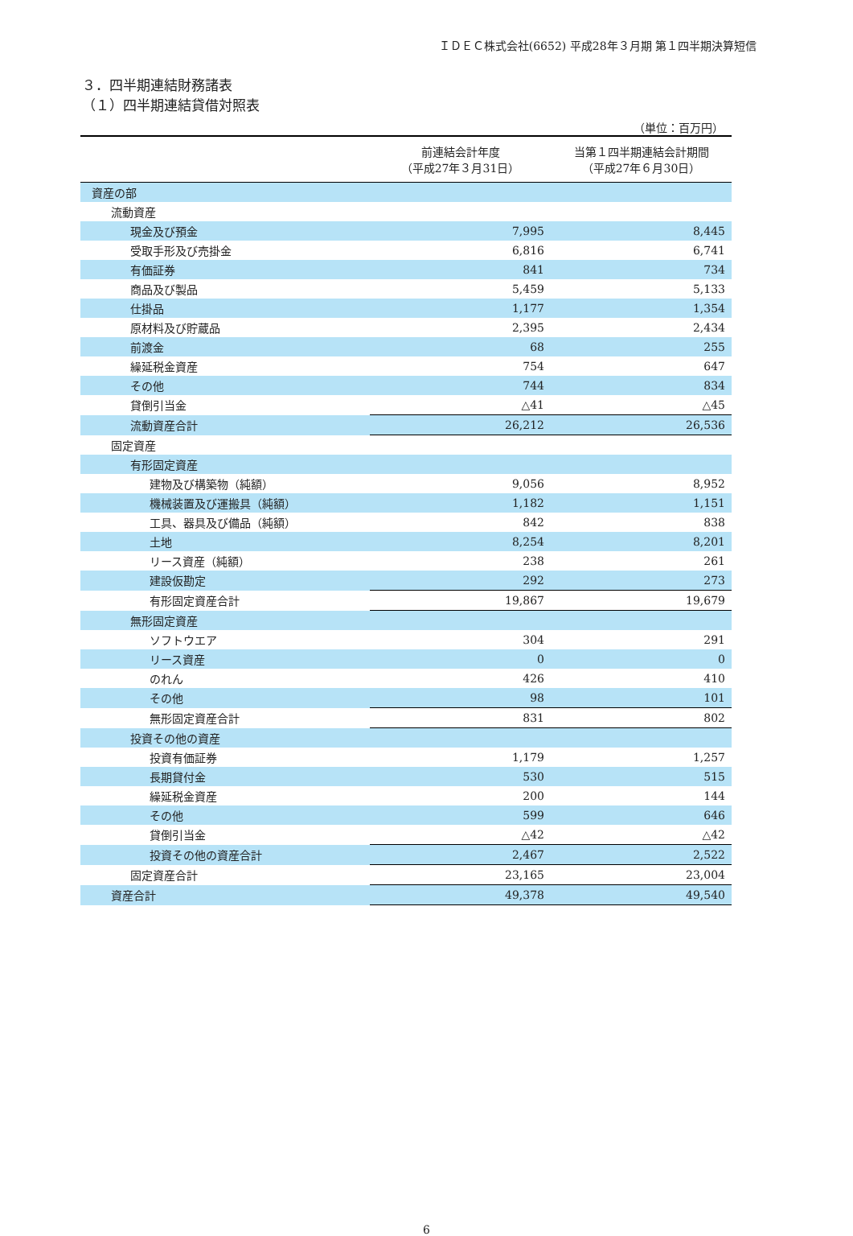ＩＤＥＣ株式会社(6652) 平成28年３月期 第１四半期決算短信
３．四半期連結財務諸表
（１）四半期連結貸借対照表
（単位：百万円）
| | 前連結会計年度 （平成27年３月31日） | 当第１四半期連結会計期間 （平成27年６月30日） |
| --- | --- | --- |
| 資産の部 | | |
| 流動資産 | | |
| 現金及び預金 | 7,995 | 8,445 |
| 受取手形及び売掛金 | 6,816 | 6,741 |
| 有価証券 | 841 | 734 |
| 商品及び製品 | 5,459 | 5,133 |
| 仕掛品 | 1,177 | 1,354 |
| 原材料及び貯蔵品 | 2,395 | 2,434 |
| 前渡金 | 68 | 255 |
| 繰延税金資産 | 754 | 647 |
| その他 | 744 | 834 |
| 貸倒引当金 | △41 | △45 |
| 流動資産合計 | 26,212 | 26,536 |
| 固定資産 | | |
| 有形固定資産 | | |
| 建物及び構築物（純額） | 9,056 | 8,952 |
| 機械装置及び運搬具（純額） | 1,182 | 1,151 |
| 工具、器具及び備品（純額） | 842 | 838 |
| 土地 | 8,254 | 8,201 |
| リース資産（純額） | 238 | 261 |
| 建設仮勘定 | 292 | 273 |
| 有形固定資産合計 | 19,867 | 19,679 |
| 無形固定資産 | | |
| ソフトウエア | 304 | 291 |
| リース資産 | 0 | 0 |
| のれん | 426 | 410 |
| その他 | 98 | 101 |
| 無形固定資産合計 | 831 | 802 |
| 投資その他の資産 | | |
| 投資有価証券 | 1,179 | 1,257 |
| 長期貸付金 | 530 | 515 |
| 繰延税金資産 | 200 | 144 |
| その他 | 599 | 646 |
| 貸倒引当金 | △42 | △42 |
| 投資その他の資産合計 | 2,467 | 2,522 |
| 固定資産合計 | 23,165 | 23,004 |
| 資産合計 | 49,378 | 49,540 |
6